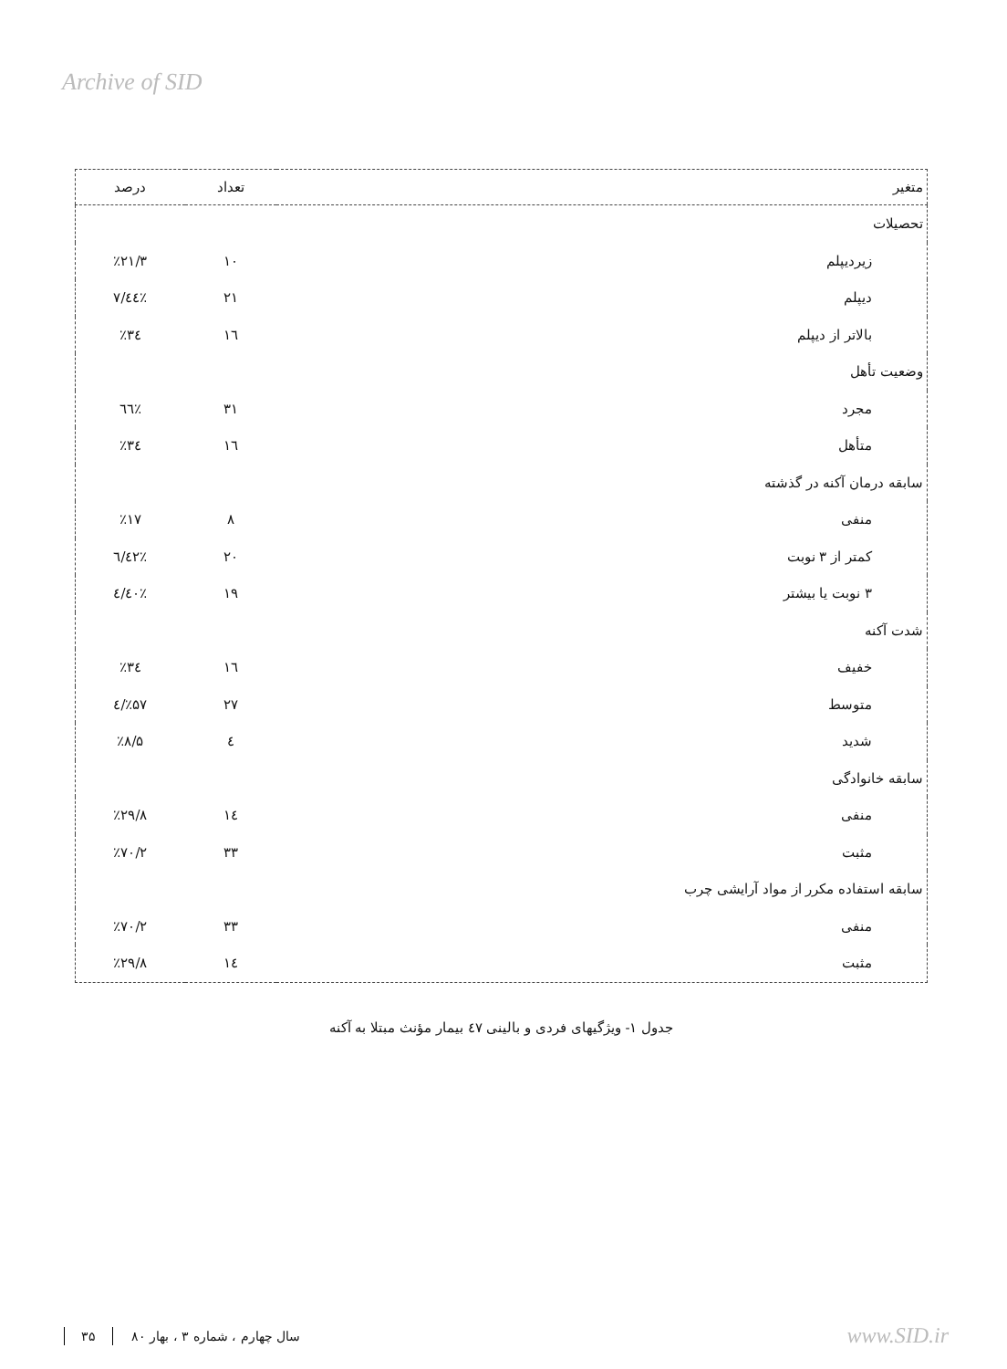Archive of SID
| متغیر | تعداد | درصد |
| --- | --- | --- |
| تحصیلات | | |
| زیردیپلم | ۱۰ | ٪۲۱/۳ |
| دیپلم | ۲۱ | ٪٤٤/۷ |
| بالاتر از دیپلم | ۱٦ | ٪۳٤ |
| وضعیت تأهل | | |
| مجرد | ۳۱ | ٪٦٦ |
| متأهل | ۱٦ | ٪۳٤ |
| سابقه درمان آکنه در گذشته | | |
| منفی | ۸ | ٪۱۷ |
| کمتر از ۳ نوبت | ۲۰ | ٪٤۲/٦ |
| ۳ نوبت یا بیشتر | ۱۹ | ٪٤۰/٤ |
| شدت آکنه | | |
| خفیف | ۱٦ | ٪۳٤ |
| متوسط | ۲۷ | ٪۵۷/٤ |
| شدید | ٤ | ٪۸/۵ |
| سابقه خانوادگی | | |
| منفی | ۱٤ | ٪۲۹/۸ |
| مثبت | ۳۳ | ٪۷۰/۲ |
| سابقه استفاده مکرر از مواد آرایشی چرب | | |
| منفی | ۳۳ | ٪۷۰/۲ |
| مثبت | ۱٤ | ٪۲۹/۸ |
جدول ۱- ویژگیهای فردی و بالینی ٤۷ بیمار مؤنث مبتلا به آکنه
۳۵ سال چهارم ، شماره ۳ ، بهار ۸۰ www.SID.ir